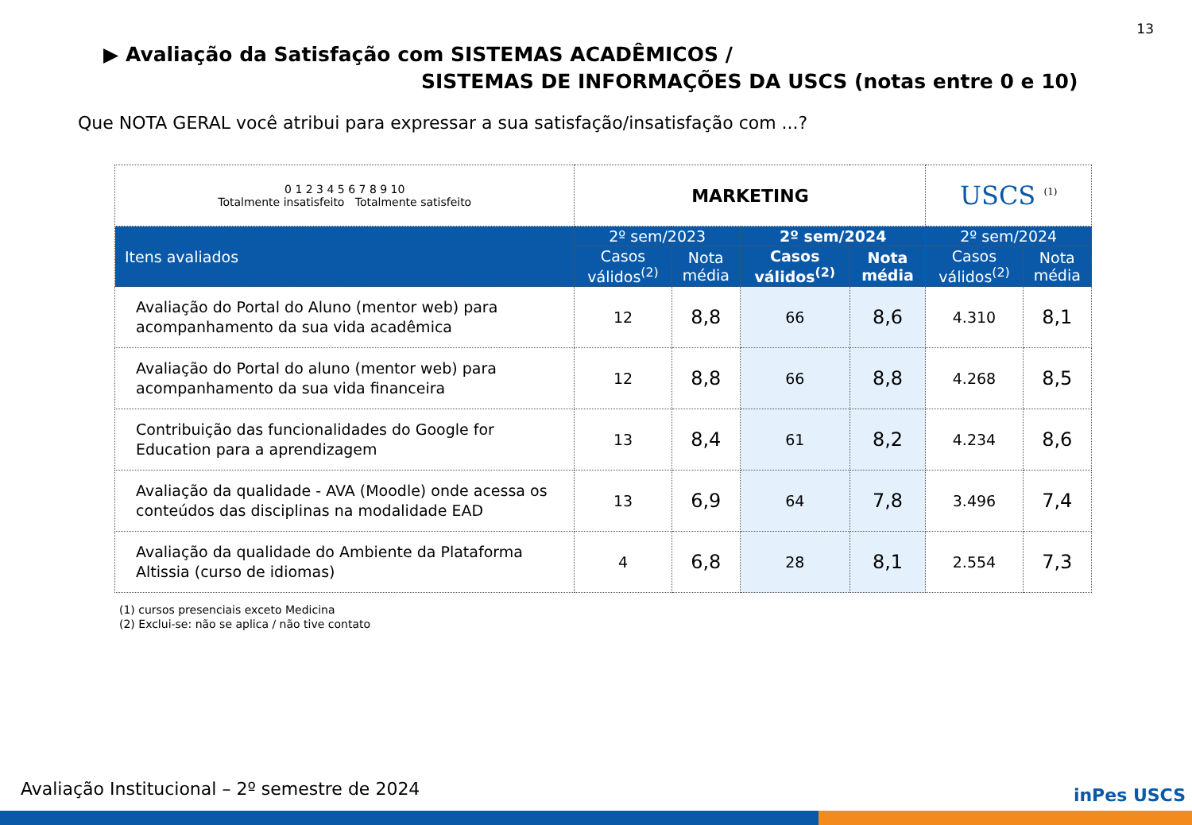13
▶ Avaliação da Satisfação com SISTEMAS ACADÊMICOS /
SISTEMAS DE INFORMAÇÕES DA USCS (notas entre 0 e 10)
Que NOTA GERAL você atribui para expressar a sua satisfação/insatisfação com ...?
| 0 1 2 3 4 5 6 7 8 9 10 Totalmente insatisfeito Totalmente satisfeito | MARKETING | | | | USCS <sup>(1)</sup> | |
| Itens avaliados | 2º sem/2023 | | 2º sem/2024 | | 2º sem/2024 | |
| | Casos válidos<sup>(2)</sup> | Nota média | Casos válidos<sup>(2)</sup> | Nota média | Casos válidos<sup>(2)</sup> | Nota média |
| Avaliação do Portal do Aluno (mentor web) para acompanhamento da sua vida acadêmica | 12 | 8,8 | 66 | 8,6 | 4.310 | 8,1 |
| Avaliação do Portal do aluno (mentor web) para acompanhamento da sua vida financeira | 12 | 8,8 | 66 | 8,8 | 4.268 | 8,5 |
| Contribuição das funcionalidades do Google for Education para a aprendizagem | 13 | 8,4 | 61 | 8,2 | 4.234 | 8,6 |
| Avaliação da qualidade - AVA (Moodle) onde acessa os conteúdos das disciplinas na modalidade EAD | 13 | 6,9 | 64 | 7,8 | 3.496 | 7,4 |
| Avaliação da qualidade do Ambiente da Plataforma Altissia (curso de idiomas) | 4 | 6,8 | 28 | 8,1 | 2.554 | 7,3 |
(1) cursos presenciais exceto Medicina
(2) Exclui-se: não se aplica / não tive contato
Avaliação Institucional – 2º semestre de 2024
inPes USCS